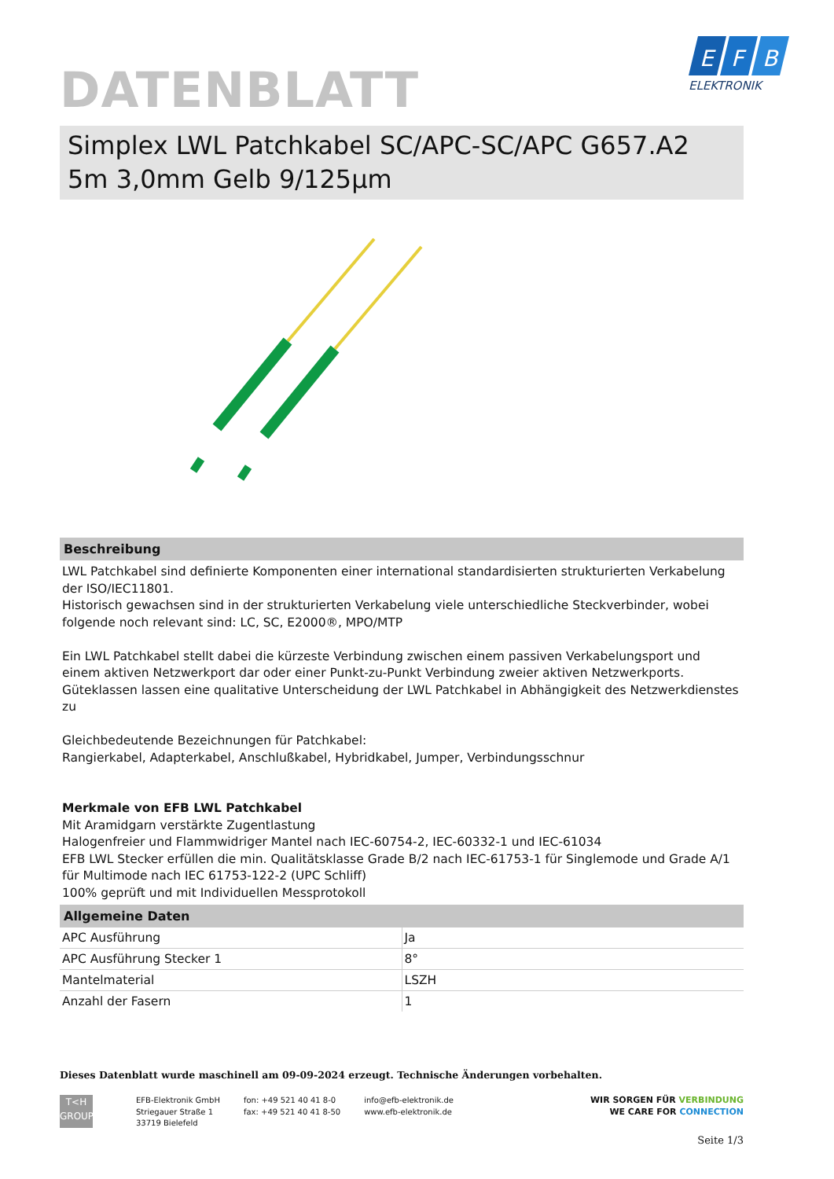E
F
B
ELEKTRONIK
DATENBLATT
Simplex LWL Patchkabel SC/APC-SC/APC G657.A2 5m 3,0mm Gelb 9/125µm
Beschreibung
LWL Patchkabel sind definierte Komponenten einer international standardisierten strukturierten Verkabelung der ISO/IEC11801.
Historisch gewachsen sind in der strukturierten Verkabelung viele unterschiedliche Steckverbinder, wobei folgende noch relevant sind: LC, SC, E2000®, MPO/MTP
Ein LWL Patchkabel stellt dabei die kürzeste Verbindung zwischen einem passiven Verkabelungsport und einem aktiven Netzwerkport dar oder einer Punkt-zu-Punkt Verbindung zweier aktiven Netzwerkports.
Güteklassen lassen eine qualitative Unterscheidung der LWL Patchkabel in Abhängigkeit des Netzwerkdienstes zu
Gleichbedeutende Bezeichnungen für Patchkabel:
Rangierkabel, Adapterkabel, Anschlußkabel, Hybridkabel, Jumper, Verbindungsschnur
Merkmale von EFB LWL Patchkabel
Mit Aramidgarn verstärkte Zugentlastung
Halogenfreier und Flammwidriger Mantel nach IEC-60754-2, IEC-60332-1 und IEC-61034
EFB LWL Stecker erfüllen die min. Qualitätsklasse Grade B/2 nach IEC-61753-1 für Singlemode und Grade A/1 für Multimode nach IEC 61753-122-2 (UPC Schliff)
100% geprüft und mit Individuellen Messprotokoll
Allgemeine Daten
| APC Ausführung | Ja |
| APC Ausführung Stecker 1 | 8° |
| Mantelmaterial | LSZH |
| Anzahl der Fasern | 1 |
Dieses Datenblatt wurde maschinell am 09-09-2024 erzeugt. Technische Änderungen vorbehalten.
T<H
GROUP
EFB-Elektronik GmbH
Striegauer Straße 1
33719 Bielefeld
fon: +49 521 40 41 8-0
fax: +49 521 40 41 8-50
info@efb-elektronik.de
www.efb-elektronik.de
WIR SORGEN FÜR VERBINDUNG
WE CARE FOR CONNECTION
Seite 1/3